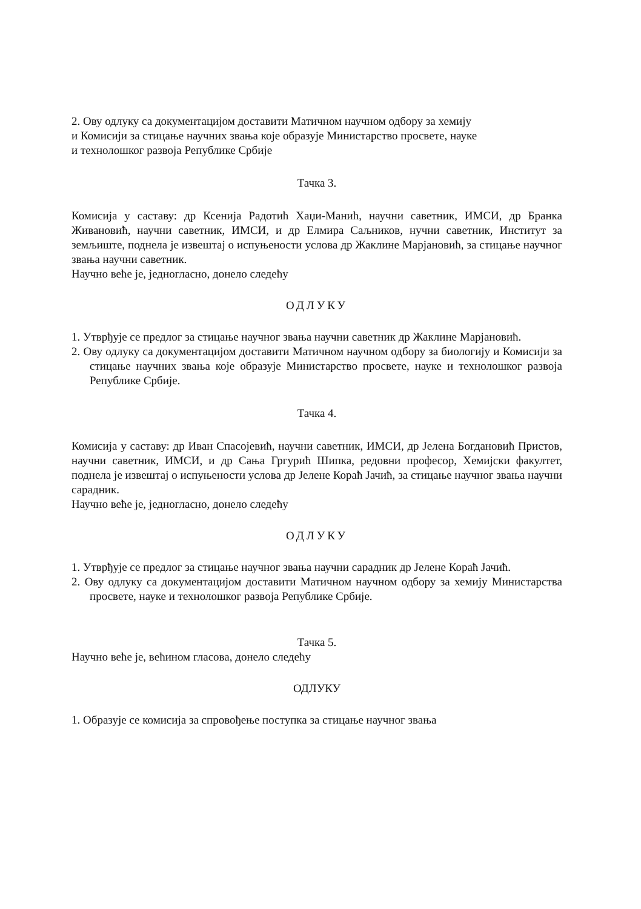2. Ову одлуку са документацијом доставити Матичном научном одбору за хемију
и Комисији за стицање научних звања које образује Министарство просвете, науке
и технолошког развоја Републике Србије
Тачка 3.
Комисија у саставу: др Ксенија Радотић Хаџи-Манић, научни саветник, ИМСИ, др Бранка Живановић, научни саветник, ИМСИ, и др Елмира Саљников, нучни саветник, Институт за земљиште, поднела је извештај о испуњености услова др Жаклине Марјановић, за стицање научног звања научни саветник.
Научно веће је, једногласно, донело следећу
ОДЛУКУ
1. Утврђује се предлог за стицање научног звања научни саветник др Жаклине Марјановић.
2. Ову одлуку са документацијом доставити Матичном научном одбору за биологију и Комисији за стицање научних звања које образује Министарство просвете, науке и технолошког развоја Републике Србије.
Тачка 4.
Комисија у саставу: др Иван Спасојевић, научни саветник, ИМСИ, др Јелена Богдановић Пристов, научни саветник, ИМСИ, и др Сања Гргурић Шипка, редовни професор, Хемијски факултет, поднела је извештај о испуњености услова др Јелене Кораћ Јачић, за стицање научног звања научни сарадник.
Научно веће је, једногласно, донело следећу
ОДЛУКУ
1. Утврђује се предлог за стицање научног звања научни сарадник др Јелене Кораћ Јачић.
2. Ову одлуку са документацијом доставити Матичном научном одбору за хемију Министарства просвете, науке и технолошког развоја Републике Србије.
Тачка 5.
Научно веће је, већином гласова, донело следећу
ОДЛУКУ
1. Образује се комисија за спровођење поступка за стицање научног звања